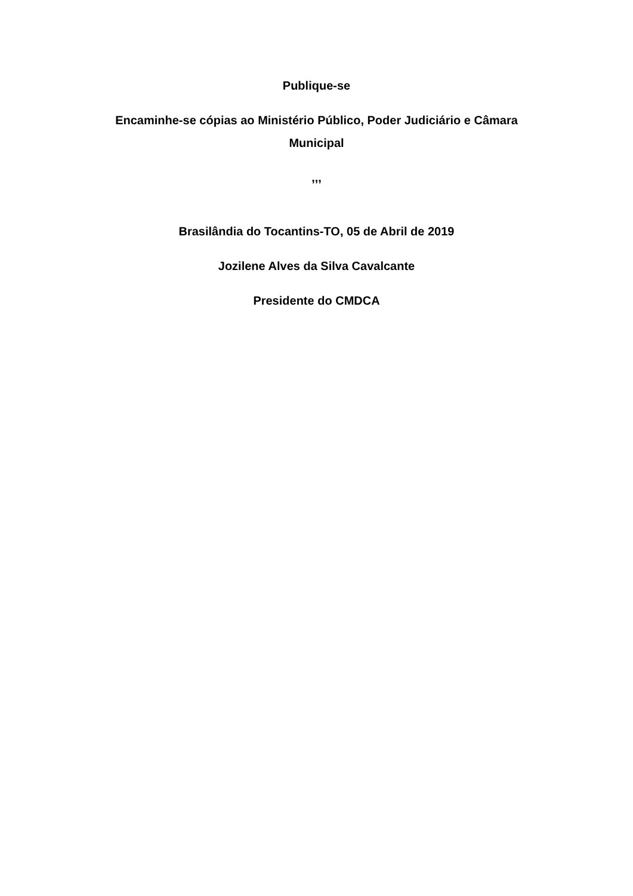Publique-se
Encaminhe-se cópias ao Ministério Público, Poder Judiciário e Câmara Municipal
,,,
Brasilândia do Tocantins-TO, 05 de Abril de 2019
Jozilene Alves da Silva Cavalcante
Presidente do CMDCA